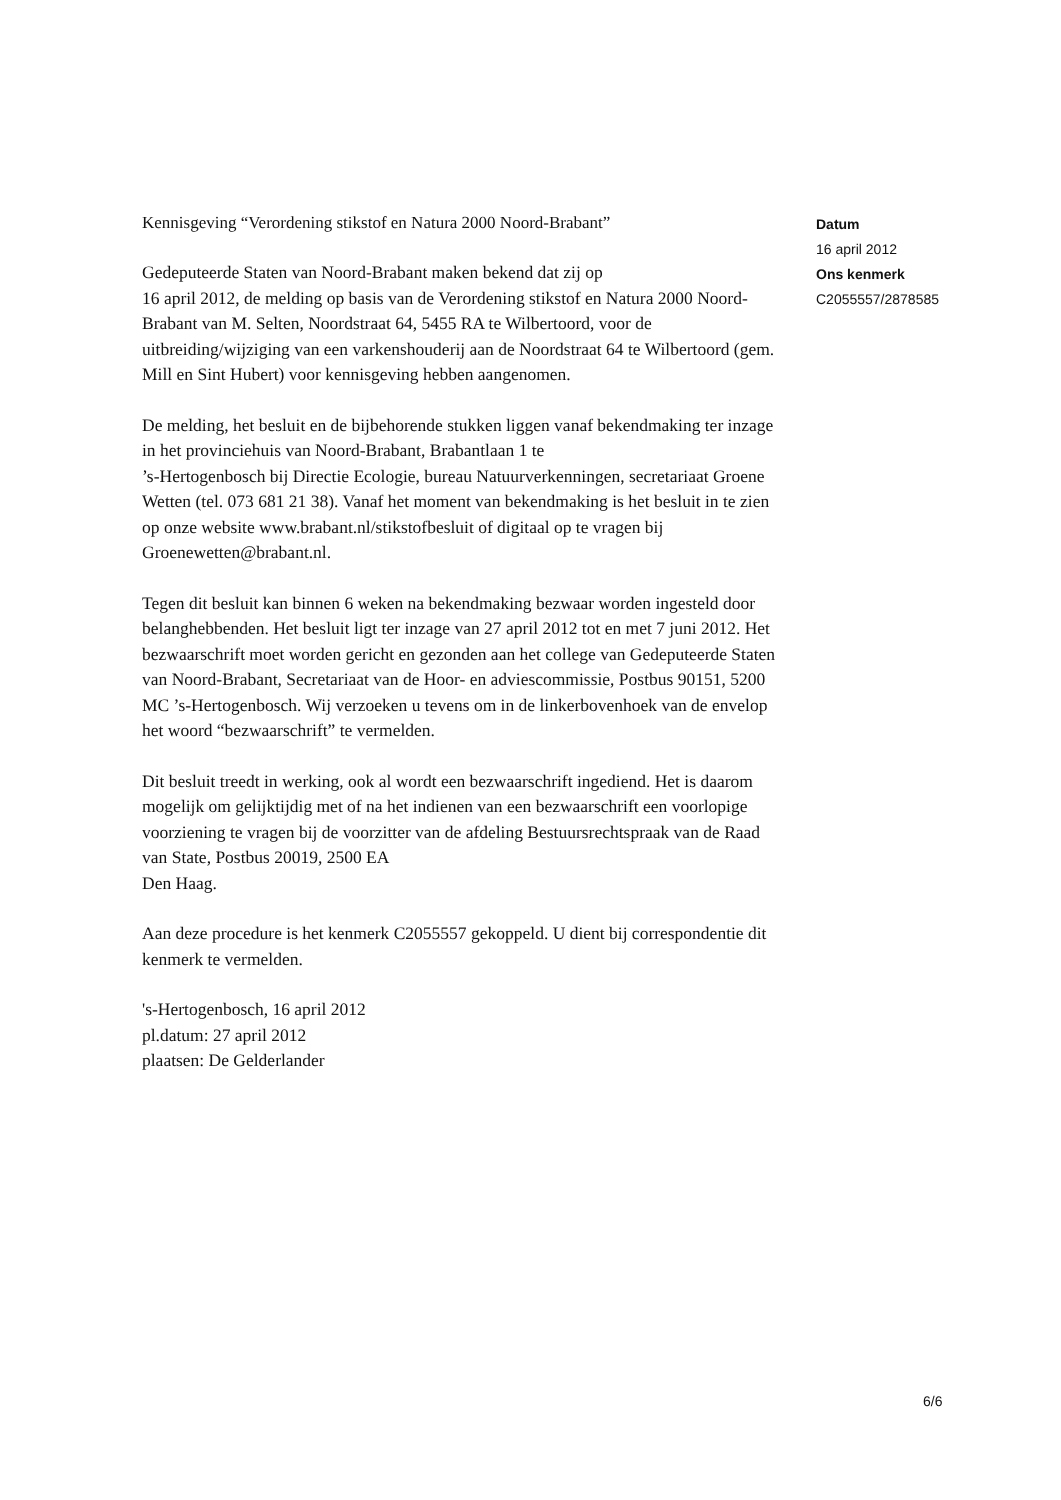Kennisgeving “Verordening stikstof en Natura 2000 Noord-Brabant”
Gedeputeerde Staten van Noord-Brabant maken bekend dat zij op
16 april 2012, de melding op basis van de Verordening stikstof en Natura 2000 Noord-Brabant van M. Selten, Noordstraat 64, 5455 RA te Wilbertoord, voor de uitbreiding/wijziging van een varkenshouderij aan de Noordstraat 64 te Wilbertoord (gem. Mill en Sint Hubert) voor kennisgeving hebben aangenomen.
De melding, het besluit en de bijbehorende stukken liggen vanaf bekendmaking ter inzage in het provinciehuis van Noord-Brabant, Brabantlaan 1 te
’s-Hertogenbosch bij Directie Ecologie, bureau Natuurverkenningen, secretariaat Groene Wetten (tel. 073 681 21 38). Vanaf het moment van bekendmaking is het besluit in te zien op onze website www.brabant.nl/stikstofbesluit of digitaal op te vragen bij Groenewetten@brabant.nl.
Tegen dit besluit kan binnen 6 weken na bekendmaking bezwaar worden ingesteld door belanghebbenden. Het besluit ligt ter inzage van 27 april 2012 tot en met 7 juni 2012. Het bezwaarschrift moet worden gericht en gezonden aan het college van Gedeputeerde Staten van Noord-Brabant, Secretariaat van de Hoor- en adviescommissie, Postbus 90151, 5200 MC ’s-Hertogenbosch. Wij verzoeken u tevens om in de linkerbovenhoek van de envelop het woord “bezwaarschrift” te vermelden.
Dit besluit treedt in werking, ook al wordt een bezwaarschrift ingediend. Het is daarom mogelijk om gelijktijdig met of na het indienen van een bezwaarschrift een voorlopige voorziening te vragen bij de voorzitter van de afdeling Bestuursrechtspraak van de Raad van State, Postbus 20019, 2500 EA
Den Haag.
Aan deze procedure is het kenmerk C2055557 gekoppeld. U dient bij correspondentie dit kenmerk te vermelden.
's-Hertogenbosch, 16 april 2012
pl.datum: 27 april 2012
plaatsen: De Gelderlander
Datum
16 april 2012
Ons kenmerk
C2055557/2878585
6/6